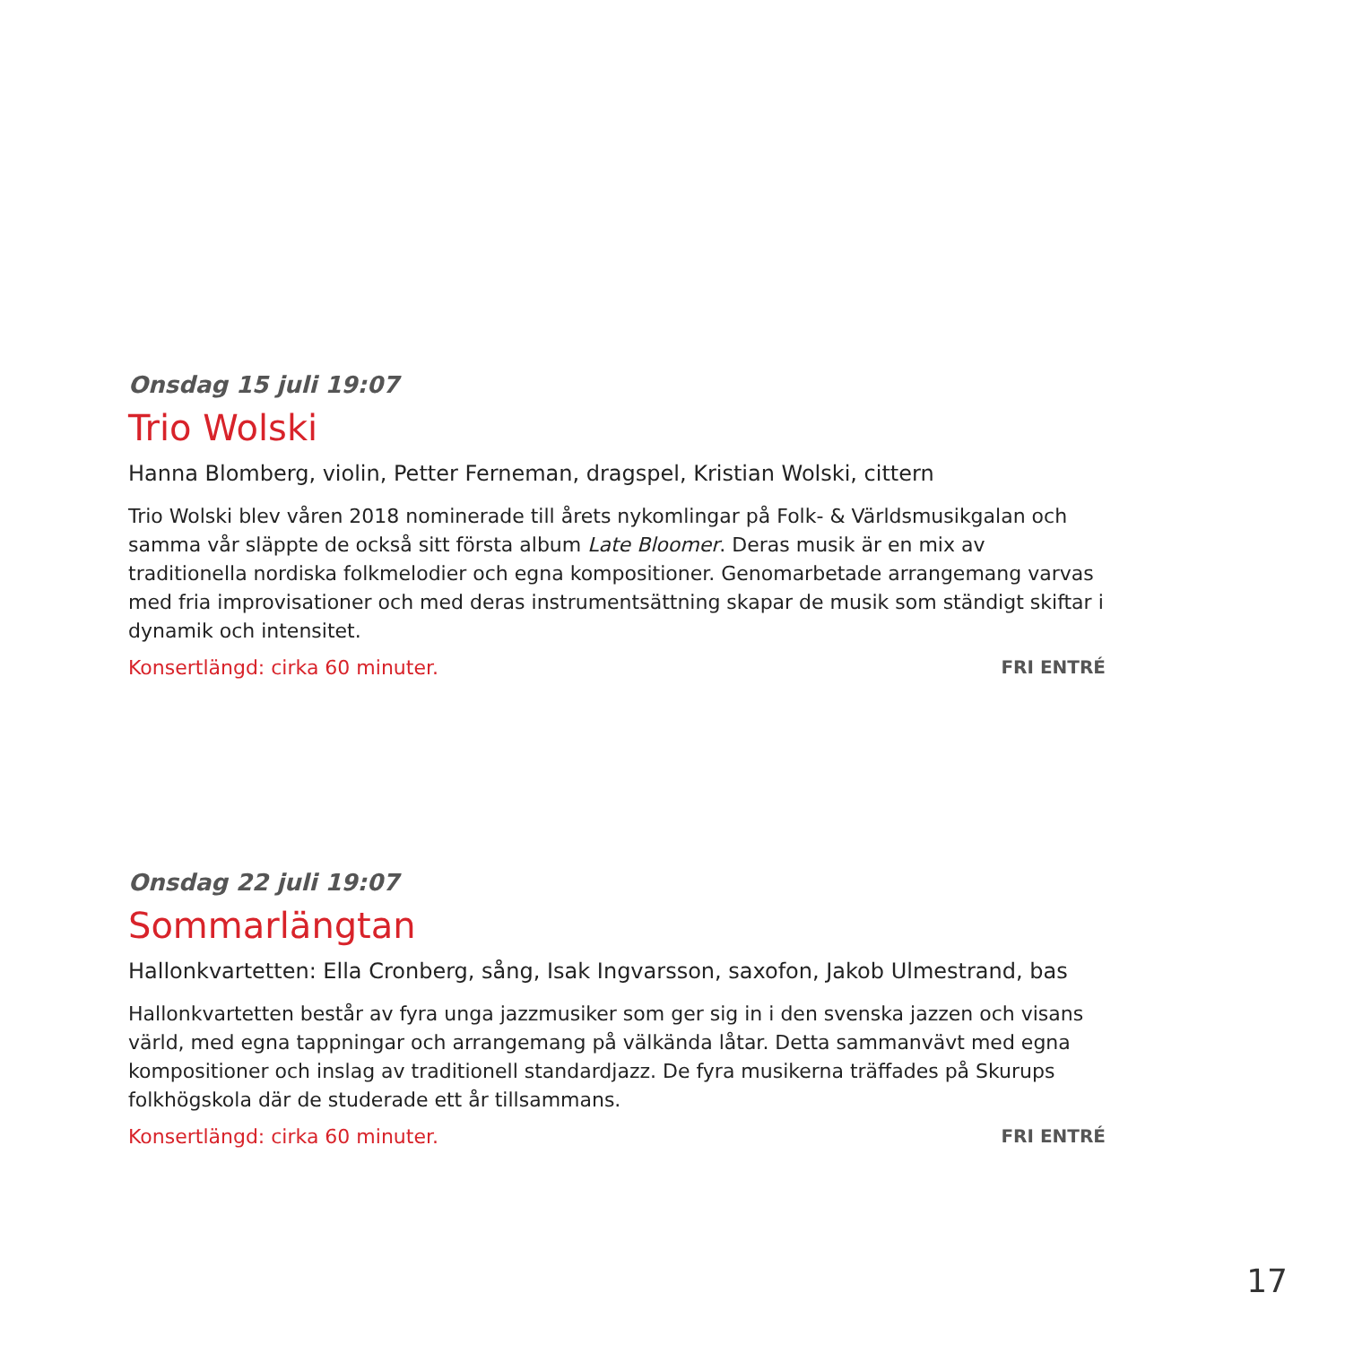Onsdag 15 juli 19:07
Trio Wolski
Hanna Blomberg, violin, Petter Ferneman, dragspel, Kristian Wolski, cittern
Trio Wolski blev våren 2018 nominerade till årets nykomlingar på Folk- & Världsmusikgalan och samma vår släppte de också sitt första album Late Bloomer. Deras musik är en mix av traditionella nordiska folkmelodier och egna kompositioner. Genomarbetade arrangemang varvas med fria improvisationer och med deras instrumentsättning skapar de musik som ständigt skiftar i dynamik och intensitet.
Konsertlängd: cirka 60 minuter. FRI ENTRÉ
Onsdag 22 juli 19:07
Sommarlängtan
Hallonkvartetten: Ella Cronberg, sång, Isak Ingvarsson, saxofon, Jakob Ulmestrand, bas
Hallonkvartetten består av fyra unga jazzmusiker som ger sig in i den svenska jazzen och visans värld, med egna tappningar och arrangemang på välkända låtar. Detta sammanvävt med egna kompositioner och inslag av traditionell standardjazz. De fyra musikerna träffades på Skurups folkhögskola där de studerade ett år tillsammans.
Konsertlängd: cirka 60 minuter. FRI ENTRÉ
17